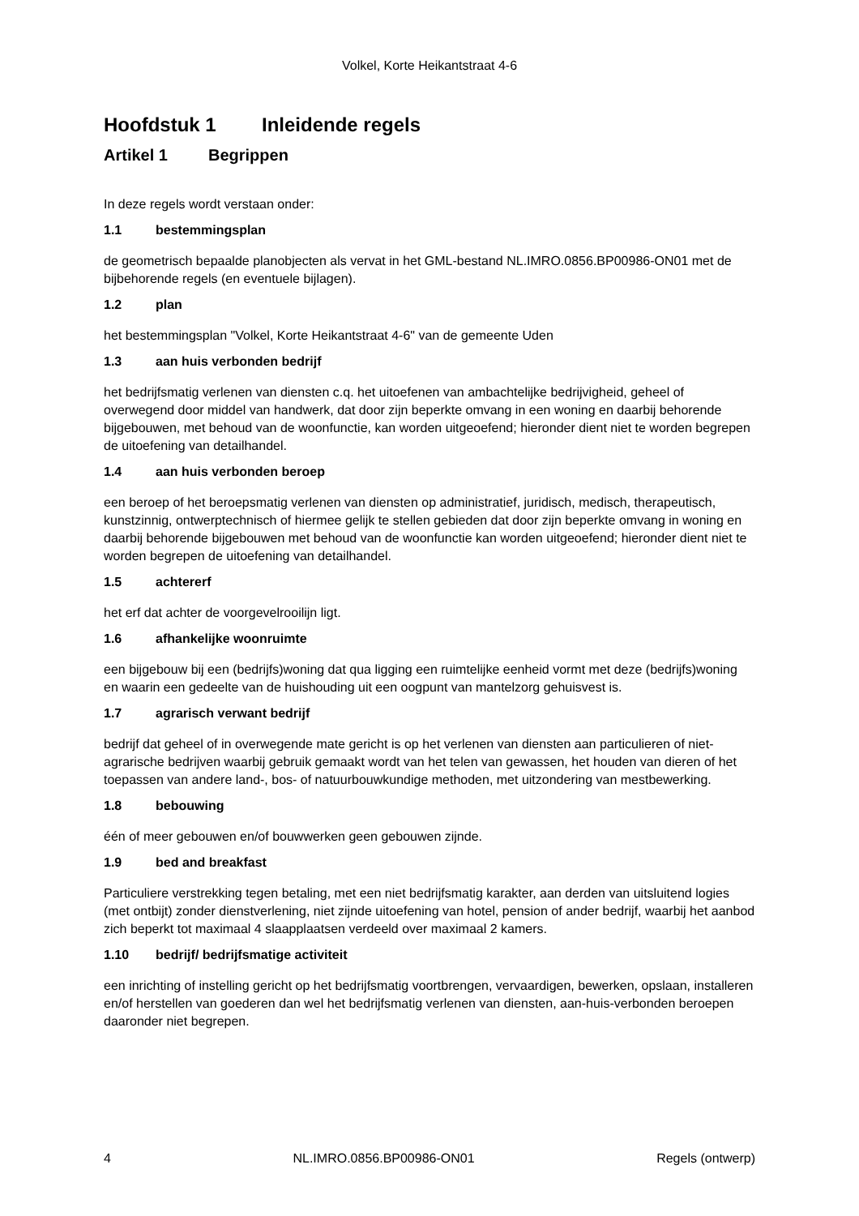Volkel, Korte Heikantstraat 4-6
Hoofdstuk 1 Inleidende regels
Artikel 1 Begrippen
In deze regels wordt verstaan onder:
1.1 bestemmingsplan
de geometrisch bepaalde planobjecten als vervat in het GML-bestand NL.IMRO.0856.BP00986-ON01 met de bijbehorende regels (en eventuele bijlagen).
1.2 plan
het bestemmingsplan "Volkel, Korte Heikantstraat 4-6" van de gemeente Uden
1.3 aan huis verbonden bedrijf
het bedrijfsmatig verlenen van diensten c.q. het uitoefenen van ambachtelijke bedrijvigheid, geheel of overwegend door middel van handwerk, dat door zijn beperkte omvang in een woning en daarbij behorende bijgebouwen, met behoud van de woonfunctie, kan worden uitgeoefend; hieronder dient niet te worden begrepen de uitoefening van detailhandel.
1.4 aan huis verbonden beroep
een beroep of het beroepsmatig verlenen van diensten op administratief, juridisch, medisch, therapeutisch, kunstzinnig, ontwerptechnisch of hiermee gelijk te stellen gebieden dat door zijn beperkte omvang in woning en daarbij behorende bijgebouwen met behoud van de woonfunctie kan worden uitgeoefend; hieronder dient niet te worden begrepen de uitoefening van detailhandel.
1.5 achtererf
het erf dat achter de voorgevelrooilijn ligt.
1.6 afhankelijke woonruimte
een bijgebouw bij een (bedrijfs)woning dat qua ligging een ruimtelijke eenheid vormt met deze (bedrijfs)woning en waarin een gedeelte van de huishouding uit een oogpunt van mantelzorg gehuisvest is.
1.7 agrarisch verwant bedrijf
bedrijf dat geheel of in overwegende mate gericht is op het verlenen van diensten aan particulieren of niet-agrarische bedrijven waarbij gebruik gemaakt wordt van het telen van gewassen, het houden van dieren of het toepassen van andere land-, bos- of natuurbouwkundige methoden, met uitzondering van mestbewerking.
1.8 bebouwing
één of meer gebouwen en/of bouwwerken geen gebouwen zijnde.
1.9 bed and breakfast
Particuliere verstrekking tegen betaling, met een niet bedrijfsmatig karakter, aan derden van uitsluitend logies (met ontbijt) zonder dienstverlening, niet zijnde uitoefening van hotel, pension of ander bedrijf, waarbij het aanbod zich beperkt tot maximaal 4 slaapplaatsen verdeeld over maximaal 2 kamers.
1.10 bedrijf/ bedrijfsmatige activiteit
een inrichting of instelling gericht op het bedrijfsmatig voortbrengen, vervaardigen, bewerken, opslaan, installeren en/of herstellen van goederen dan wel het bedrijfsmatig verlenen van diensten, aan-huis-verbonden beroepen daaronder niet begrepen.
4 NL.IMRO.0856.BP00986-ON01 Regels (ontwerp)